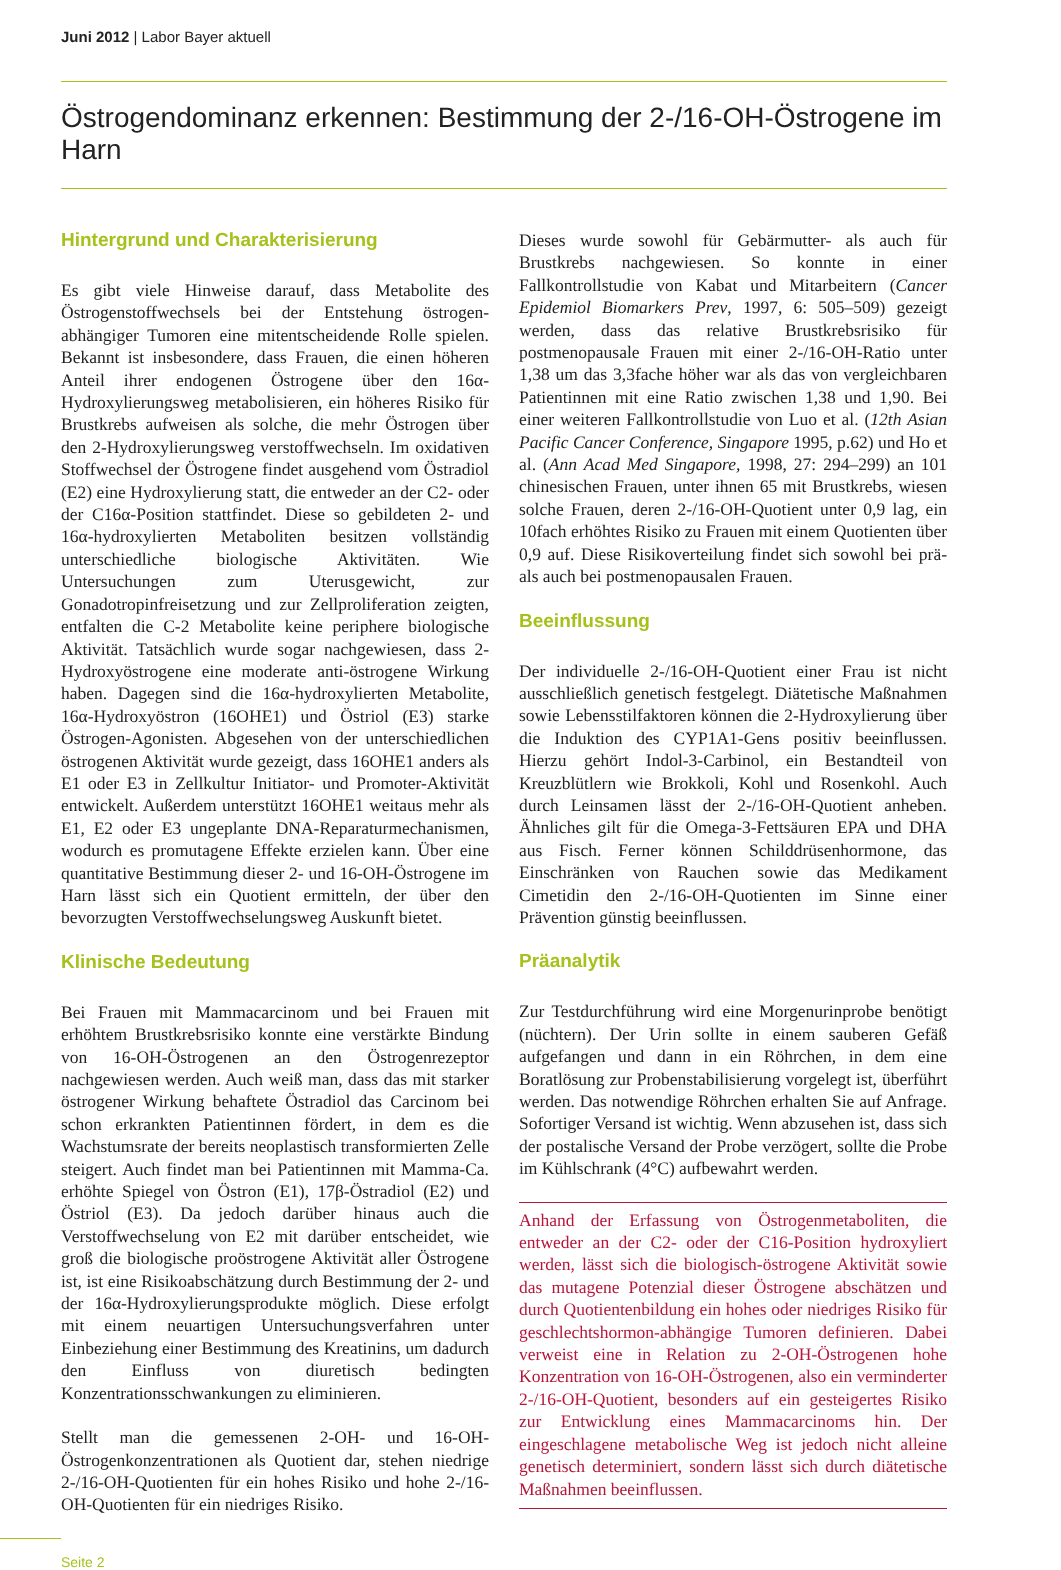Juni 2012 | Labor Bayer aktuell
Östrogendominanz erkennen: Bestimmung der 2-/16-OH-Östrogene im Harn
Hintergrund und Charakterisierung
Es gibt viele Hinweise darauf, dass Metabolite des Östrogenstoffwechsels bei der Entstehung östrogen-abhängiger Tumoren eine mitentscheidende Rolle spielen. Bekannt ist insbesondere, dass Frauen, die einen höheren Anteil ihrer endogenen Östrogene über den 16α-Hydroxylierungsweg metabolisieren, ein höheres Risiko für Brustkrebs aufweisen als solche, die mehr Östrogen über den 2-Hydroxylierungsweg verstoffwechseln. Im oxidativen Stoffwechsel der Östrogene findet ausgehend vom Östradiol (E2) eine Hydroxylierung statt, die entweder an der C2- oder der C16α-Position stattfindet. Diese so gebildeten 2- und 16α-hydroxylierten Metaboliten besitzen vollständig unterschiedliche biologische Aktivitäten. Wie Untersuchungen zum Uterusgewicht, zur Gonadotropinfreisetzung und zur Zellproliferation zeigten, entfalten die C-2 Metabolite keine periphere biologische Aktivität. Tatsächlich wurde sogar nachgewiesen, dass 2-Hydroxyöstrogene eine moderate anti-östrogene Wirkung haben. Dagegen sind die 16α-hydroxylierten Metabolite, 16α-Hydroxyöstron (16OHE1) und Östriol (E3) starke Östrogen-Agonisten. Abgesehen von der unterschiedlichen östrogenen Aktivität wurde gezeigt, dass 16OHE1 anders als E1 oder E3 in Zellkultur Initiator- und Promoter-Aktivität entwickelt. Außerdem unterstützt 16OHE1 weitaus mehr als E1, E2 oder E3 ungeplante DNA-Reparaturmechanismen, wodurch es promutagene Effekte erzielen kann. Über eine quantitative Bestimmung dieser 2- und 16-OH-Östrogene im Harn lässt sich ein Quotient ermitteln, der über den bevorzugten Verstoffwechselungsweg Auskunft bietet.
Klinische Bedeutung
Bei Frauen mit Mammacarcinom und bei Frauen mit erhöhtem Brustkrebsrisiko konnte eine verstärkte Bindung von 16-OH-Östrogenen an den Östrogenrezeptor nachgewiesen werden. Auch weiß man, dass das mit starker östrogener Wirkung behaftete Östradiol das Carcinom bei schon erkrankten Patientinnen fördert, in dem es die Wachstumsrate der bereits neoplastisch transformierten Zelle steigert. Auch findet man bei Patientinnen mit Mamma-Ca. erhöhte Spiegel von Östron (E1), 17β-Östradiol (E2) und Östriol (E3). Da jedoch darüber hinaus auch die Verstoffwechselung von E2 mit darüber entscheidet, wie groß die biologische proöstrogene Aktivität aller Östrogene ist, ist eine Risikoabschätzung durch Bestimmung der 2- und der 16α-Hydroxylierungsprodukte möglich. Diese erfolgt mit einem neuartigen Untersuchungsverfahren unter Einbeziehung einer Bestimmung des Kreatinins, um dadurch den Einfluss von diuretisch bedingten Konzentrationsschwankungen zu eliminieren.
Stellt man die gemessenen 2-OH- und 16-OH-Östrogenkonzentrationen als Quotient dar, stehen niedrige 2-/16-OH-Quotienten für ein hohes Risiko und hohe 2-/16-OH-Quotienten für ein niedriges Risiko.
Dieses wurde sowohl für Gebärmutter- als auch für Brustkrebs nachgewiesen. So konnte in einer Fallkontrollstudie von Kabat und Mitarbeitern (Cancer Epidemiol Biomarkers Prev, 1997, 6: 505–509) gezeigt werden, dass das relative Brustkrebsrisiko für postmenopausale Frauen mit einer 2-/16-OH-Ratio unter 1,38 um das 3,3fache höher war als das von vergleichbaren Patientinnen mit eine Ratio zwischen 1,38 und 1,90. Bei einer weiteren Fallkontrollstudie von Luo et al. (12th Asian Pacific Cancer Conference, Singapore 1995, p.62) und Ho et al. (Ann Acad Med Singapore, 1998, 27: 294–299) an 101 chinesischen Frauen, unter ihnen 65 mit Brustkrebs, wiesen solche Frauen, deren 2-/16-OH-Quotient unter 0,9 lag, ein 10fach erhöhtes Risiko zu Frauen mit einem Quotienten über 0,9 auf. Diese Risikoverteilung findet sich sowohl bei prä- als auch bei postmenopausalen Frauen.
Beeinflussung
Der individuelle 2-/16-OH-Quotient einer Frau ist nicht ausschließlich genetisch festgelegt. Diätetische Maßnahmen sowie Lebensstilfaktoren können die 2-Hydroxylierung über die Induktion des CYP1A1-Gens positiv beeinflussen. Hierzu gehört Indol-3-Carbinol, ein Bestandteil von Kreuzblütlern wie Brokkoli, Kohl und Rosenkohl. Auch durch Leinsamen lässt der 2-/16-OH-Quotient anheben. Ähnliches gilt für die Omega-3-Fettsäuren EPA und DHA aus Fisch. Ferner können Schilddrüsenhormone, das Einschränken von Rauchen sowie das Medikament Cimetidin den 2-/16-OH-Quotienten im Sinne einer Prävention günstig beeinflussen.
Präanalytik
Zur Testdurchführung wird eine Morgenurinprobe benötigt (nüchtern). Der Urin sollte in einem sauberen Gefäß aufgefangen und dann in ein Röhrchen, in dem eine Boratlösung zur Probenstabilisierung vorgelegt ist, überführt werden. Das notwendige Röhrchen erhalten Sie auf Anfrage. Sofortiger Versand ist wichtig. Wenn abzusehen ist, dass sich der postalische Versand der Probe verzögert, sollte die Probe im Kühlschrank (4°C) aufbewahrt werden.
Anhand der Erfassung von Östrogenmetaboliten, die entweder an der C2- oder der C16-Position hydroxyliert werden, lässt sich die biologisch-östrogene Aktivität sowie das mutagene Potenzial dieser Östrogene abschätzen und durch Quotientenbildung ein hohes oder niedriges Risiko für geschlechtshormon-abhängige Tumoren definieren. Dabei verweist eine in Relation zu 2-OH-Östrogenen hohe Konzentration von 16-OH-Östrogenen, also ein verminderter 2-/16-OH-Quotient, besonders auf ein gesteigertes Risiko zur Entwicklung eines Mammacarcinoms hin. Der eingeschlagene metabolische Weg ist jedoch nicht alleine genetisch determiniert, sondern lässt sich durch diätetische Maßnahmen beeinflussen.
Seite 2